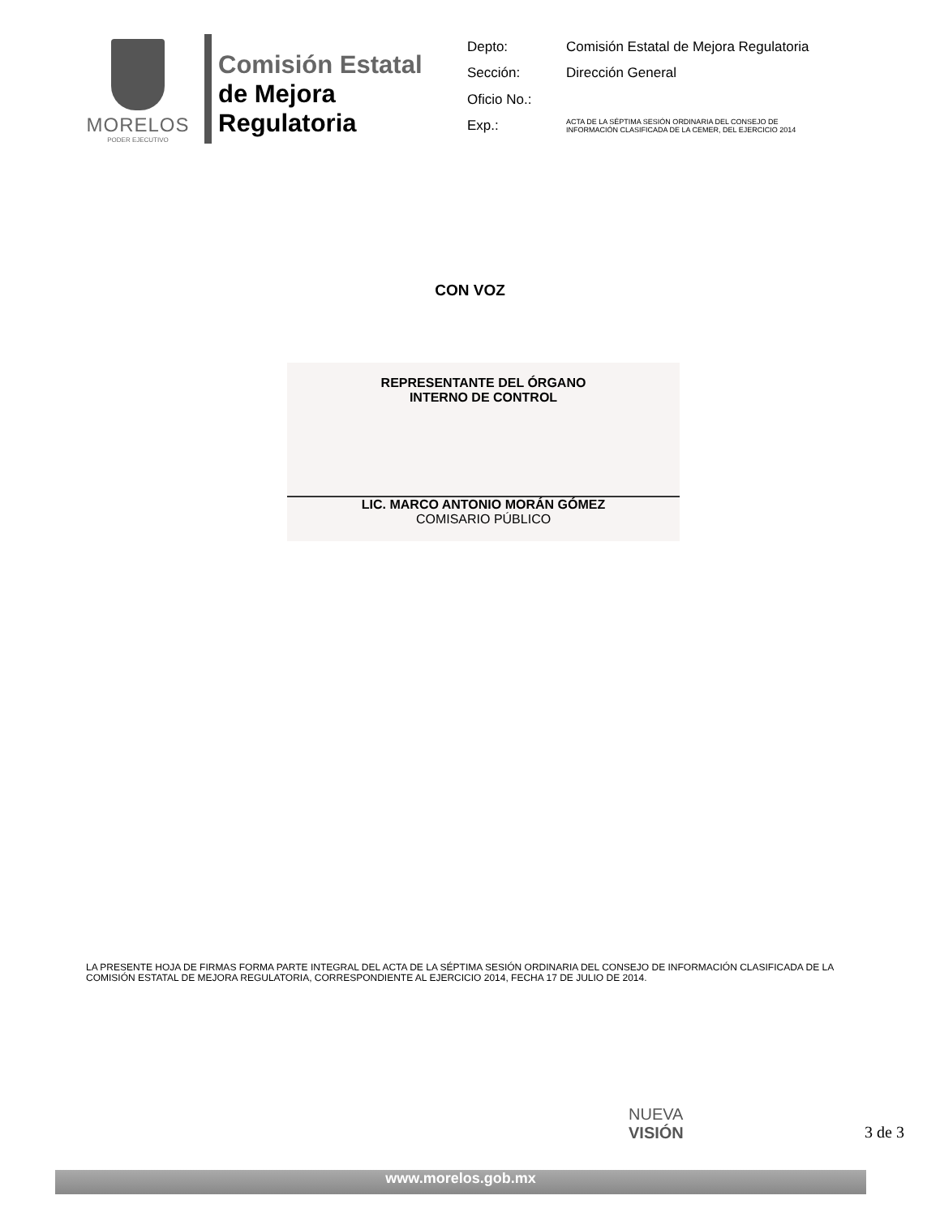MORELOS
PODER EJECUTIVO
Comisión Estatal
de Mejora
Regulatoria
| Depto: | Comisión Estatal de Mejora Regulatoria |
| Sección: | Dirección General |
| Oficio No.: | |
| Exp.: | ACTA DE LA SÉPTIMA SESIÓN ORDINARIA DEL CONSEJO DE INFORMACIÓN CLASIFICADA DE LA CEMER, DEL EJERCICIO 2014 |
CON VOZ
REPRESENTANTE DEL ÓRGANO
INTERNO DE CONTROL
LIC. MARCO ANTONIO MORÁN GÓMEZ
COMISARIO PÚBLICO
LA PRESENTE HOJA DE FIRMAS FORMA PARTE INTEGRAL DEL ACTA DE LA SÉPTIMA SESIÓN ORDINARIA DEL CONSEJO DE INFORMACIÓN CLASIFICADA DE LA COMISIÓN ESTATAL DE MEJORA REGULATORIA, CORRESPONDIENTE AL EJERCICIO 2014, FECHA 17 DE JULIO DE 2014.
NUEVA
VISIÓN
3 de 3
www.morelos.gob.mx